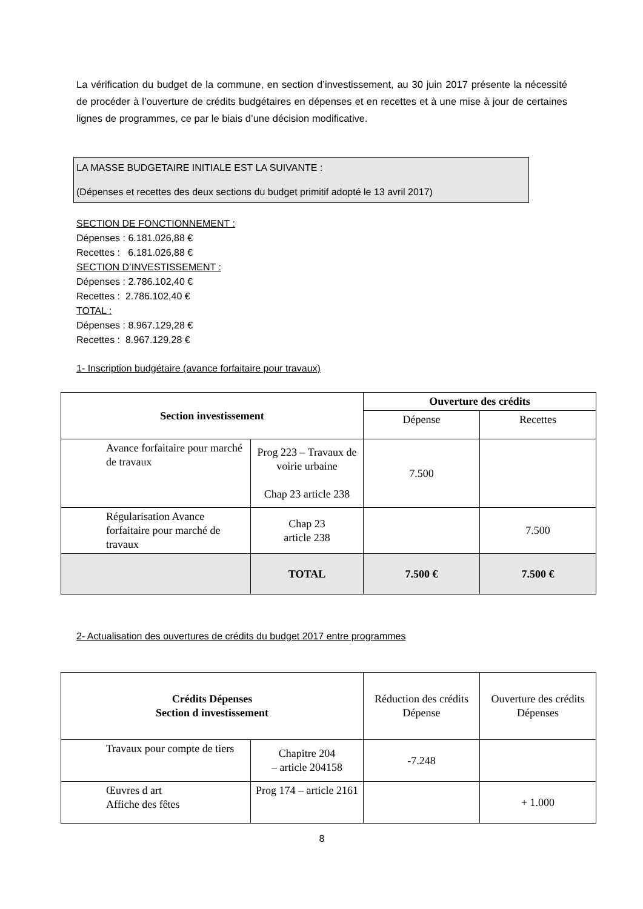La vérification du budget de la commune, en section d’investissement, au 30 juin 2017 présente la nécessité de procéder à l’ouverture de crédits budgétaires en dépenses et en recettes et à une mise à jour de certaines lignes de programmes, ce par le biais d’une décision modificative.
LA MASSE BUDGETAIRE INITIALE EST LA SUIVANTE :
(Dépenses et recettes des deux sections du budget primitif adopté le 13 avril 2017)
SECTION DE FONCTIONNEMENT :
Dépenses : 6.181.026,88 €
Recettes : 6.181.026,88 €
SECTION D’INVESTISSEMENT :
Dépenses : 2.786.102,40 €
Recettes : 2.786.102,40 €
TOTAL :
Dépenses : 8.967.129,28 €
Recettes : 8.967.129,28 €
1- Inscription budgétaire (avance forfaitaire pour travaux)
| Section investissement | | Ouverture des crédits | |
| --- | --- | --- | --- |
| | | Dépense | Recettes |
| Avance forfaitaire pour marché de travaux | Prog 223 – Travaux de voirie urbaine Chap 23 article 238 | 7.500 | |
| Régularisation Avance forfaitaire pour marché de travaux | Chap 23 article 238 | | 7.500 |
| | TOTAL | 7.500 € | 7.500 € |
2- Actualisation des ouvertures de crédits du budget 2017 entre programmes
| Crédits Dépenses Section d investissement | | Réduction des crédits Dépense | Ouverture des crédits Dépenses |
| Travaux pour compte de tiers | Chapitre 204 – article 204158 | -7.248 | |
| Œuvres d art Affiche des fêtes | Prog 174 – article 2161 | | + 1.000 |
8